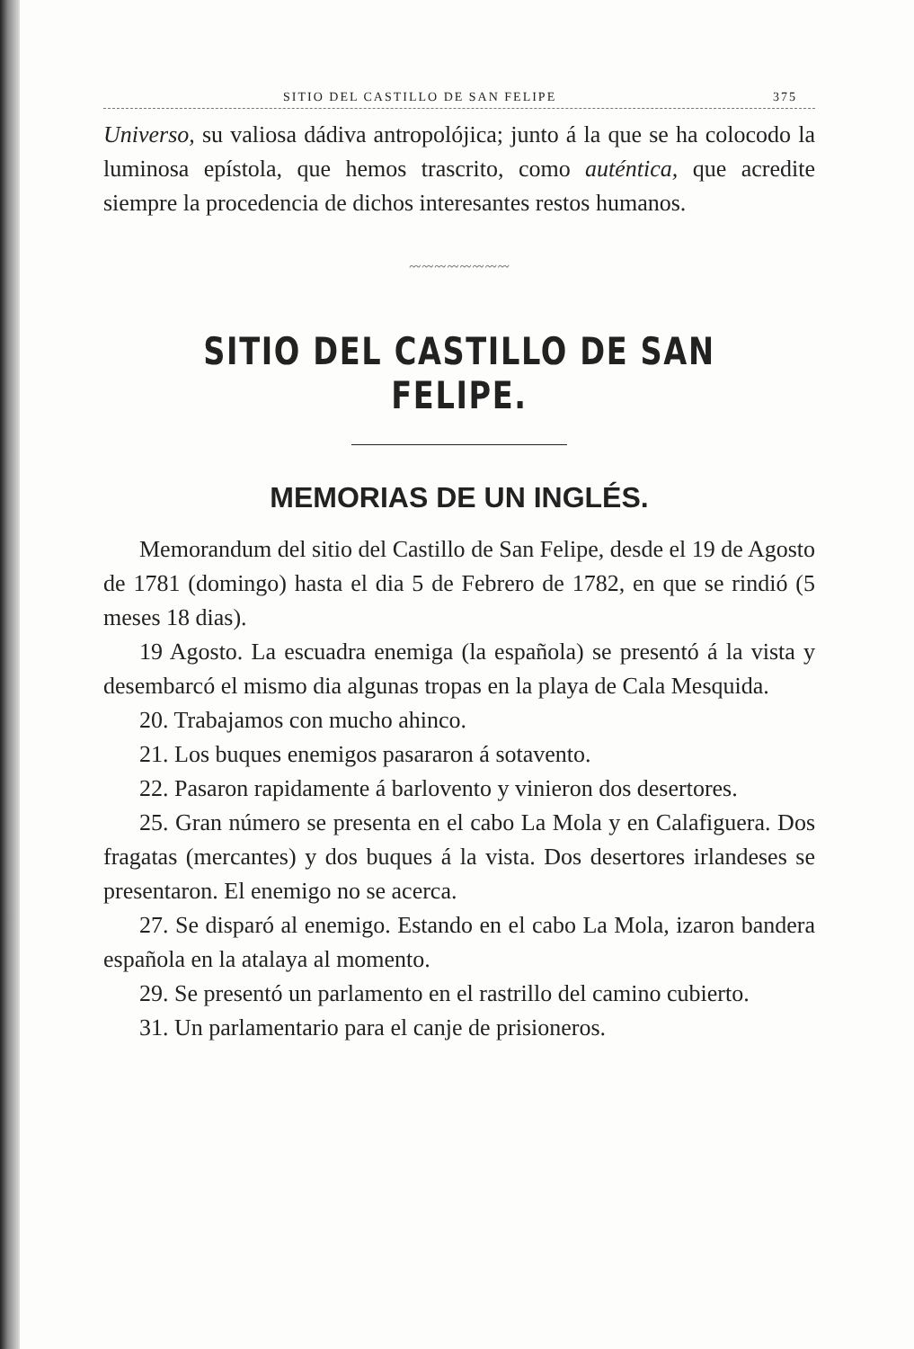SITIO DEL CASTILLO DE SAN FELIPE 375
Universo, su valiosa dádiva antropolójica; junto á la que se ha colocodo la luminosa epístola, que hemos trascrito, como auténtica, que acredite siempre la procedencia de dichos interesantes restos humanos.
〰〰〰〰〰〰〰〰
SITIO DEL CASTILLO DE SAN FELIPE.
MEMORIAS DE UN INGLÉS.
Memorandum del sitio del Castillo de San Felipe, desde el 19 de Agosto de 1781 (domingo) hasta el dia 5 de Febrero de 1782, en que se rindió (5 meses 18 dias).
19 Agosto. La escuadra enemiga (la española) se presentó á la vista y desembarcó el mismo dia algunas tropas en la playa de Cala Mesquida.
20. Trabajamos con mucho ahinco.
21. Los buques enemigos pasararon á sotavento.
22. Pasaron rapidamente á barlovento y vinieron dos desertores.
25. Gran número se presenta en el cabo La Mola y en Calafiguera. Dos fragatas (mercantes) y dos buques á la vista. Dos desertores irlandeses se presentaron. El enemigo no se acerca.
27. Se disparó al enemigo. Estando en el cabo La Mola, izaron bandera española en la atalaya al momento.
29. Se presentó un parlamento en el rastrillo del camino cubierto.
31. Un parlamentario para el canje de prisioneros.